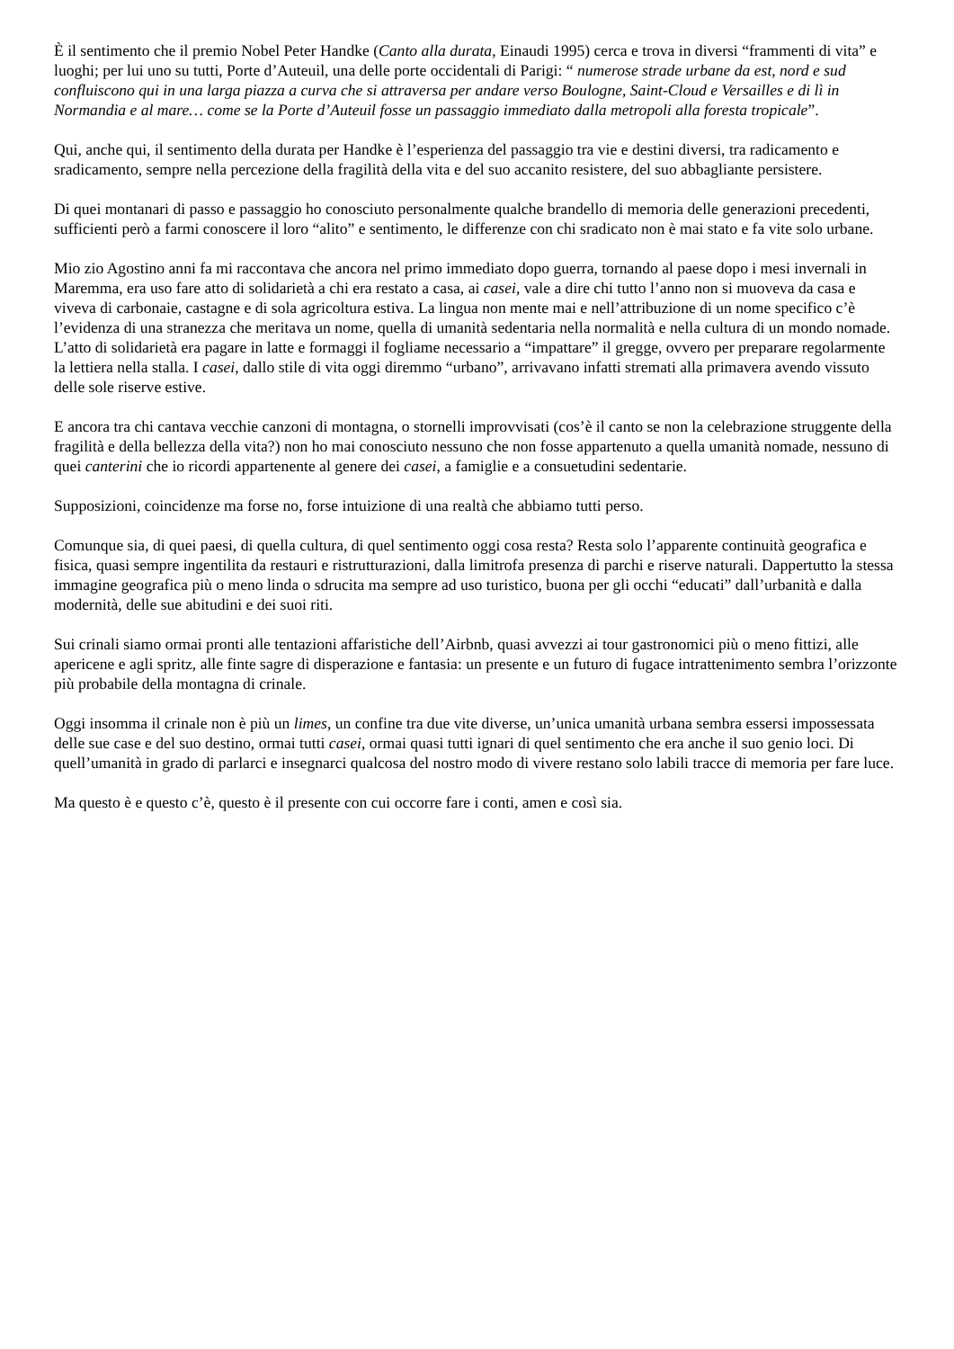È il sentimento che il premio Nobel Peter Handke (Canto alla durata, Einaudi 1995) cerca e trova in diversi “frammenti di vita” e luoghi; per lui uno su tutti, Porte d’Auteuil, una delle porte occidentali di Parigi: “ numerose strade urbane da est, nord e sud confluiscono qui in una larga piazza a curva che si attraversa per andare verso Boulogne, Saint-Cloud e Versailles e di lì in Normandia e al mare… come se la Porte d’Auteuil fosse un passaggio immediato dalla metropoli alla foresta tropicale”.
Qui, anche qui, il sentimento della durata per Handke è l’esperienza del passaggio tra vie e destini diversi, tra radicamento e sradicamento, sempre nella percezione della fragilità della vita e del suo accanito resistere, del suo abbagliante persistere.
Di quei montanari di passo e passaggio ho conosciuto personalmente qualche brandello di memoria delle generazioni precedenti, sufficienti però a farmi conoscere il loro “alito” e sentimento, le differenze con chi sradicato non è mai stato e fa vite solo urbane.
Mio zio Agostino anni fa mi raccontava che ancora nel primo immediato dopo guerra, tornando al paese dopo i mesi invernali in Maremma, era uso fare atto di solidarietà a chi era restato a casa, ai casei, vale a dire chi tutto l’anno non si muoveva da casa e viveva di carbonaie, castagne e di sola agricoltura estiva. La lingua non mente mai e nell’attribuzione di un nome specifico c’è l’evidenza di una stranezza che meritava un nome, quella di umanità sedentaria nella normalità e nella cultura di un mondo nomade. L’atto di solidarietà era pagare in latte e formaggi il fogliame necessario a “impattare” il gregge, ovvero per preparare regolarmente la lettiera nella stalla. I casei, dallo stile di vita oggi diremmo “urbano”, arrivavano infatti stremati alla primavera avendo vissuto delle sole riserve estive.
E ancora tra chi cantava vecchie canzoni di montagna, o stornelli improvvisati (cos’è il canto se non la celebrazione struggente della fragilità e della bellezza della vita?) non ho mai conosciuto nessuno che non fosse appartenuto a quella umanità nomade, nessuno di quei canterini che io ricordi appartenente al genere dei casei, a famiglie e a consuetudini sedentarie.
Supposizioni, coincidenze ma forse no, forse intuizione di una realtà che abbiamo tutti perso.
Comunque sia, di quei paesi, di quella cultura, di quel sentimento oggi cosa resta? Resta solo l’apparente continuità geografica e fisica, quasi sempre ingentilita da restauri e ristrutturazioni, dalla limitrofa presenza di parchi e riserve naturali. Dappertutto la stessa immagine geografica più o meno linda o sdrucita ma sempre ad uso turistico, buona per gli occhi “educati” dall’urbanità e dalla modernità, delle sue abitudini e dei suoi riti.
Sui crinali siamo ormai pronti alle tentazioni affaristiche dell’Airbnb, quasi avvezzi ai tour gastronomici più o meno fittizi, alle apericene e agli spritz, alle finte sagre di disperazione e fantasia: un presente e un futuro di fugace intrattenimento sembra l’orizzonte più probabile della montagna di crinale.
Oggi insomma il crinale non è più un limes, un confine tra due vite diverse, un’unica umanità urbana sembra essersi impossessata delle sue case e del suo destino, ormai tutti casei, ormai quasi tutti ignari di quel sentimento che era anche il suo genio loci. Di quell’umanità in grado di parlarci e insegnarci qualcosa del nostro modo di vivere restano solo labili tracce di memoria per fare luce.
Ma questo è e questo c’è, questo è il presente con cui occorre fare i conti, amen e così sia.